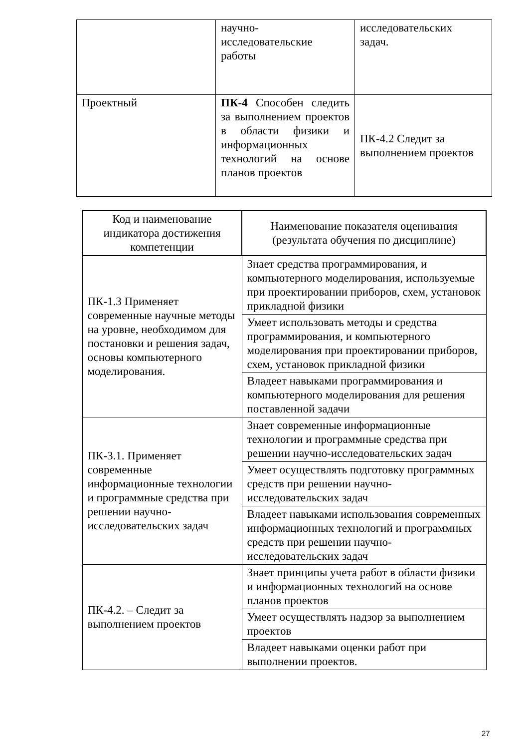| | научно- исследовательские работы | исследовательских задач. |
| Проектный | ПК-4 Способен следить за выполнением проектов в области физики и информационных технологий на основе планов проектов | ПК-4.2 Следит за выполнением проектов |
| Код и наименование индикатора достижения компетенции | Наименование показателя оценивания (результата обучения по дисциплине) |
| --- | --- |
| ПК-1.3 Применяет современные научные методы на уровне, необходимом для постановки и решения задач, основы компьютерного моделирования. | Знает средства программирования, и компьютерного моделирования, используемые при проектировании приборов, схем, установок прикладной физики |
| | Умеет использовать методы и средства программирования, и компьютерного моделирования при проектировании приборов, схем, установок прикладной физики |
| | Владеет навыками программирования и компьютерного моделирования для решения поставленной задачи |
| ПК-3.1. Применяет современные информационные технологии и программные средства при решении научно-исследовательских задач | Знает современные информационные технологии и программные средства при решении научно-исследовательских задач |
| | Умеет осуществлять подготовку программных средств при решении научно-исследовательских задач |
| | Владеет навыками использования современных информационных технологий и программных средств при решении научно-исследовательских задач |
| ПК-4.2. – Следит за выполнением проектов | Знает принципы учета работ в области физики и информационных технологий на основе планов проектов |
| | Умеет осуществлять надзор за выполнением проектов |
| | Владеет навыками оценки работ при выполнении проектов. |
27